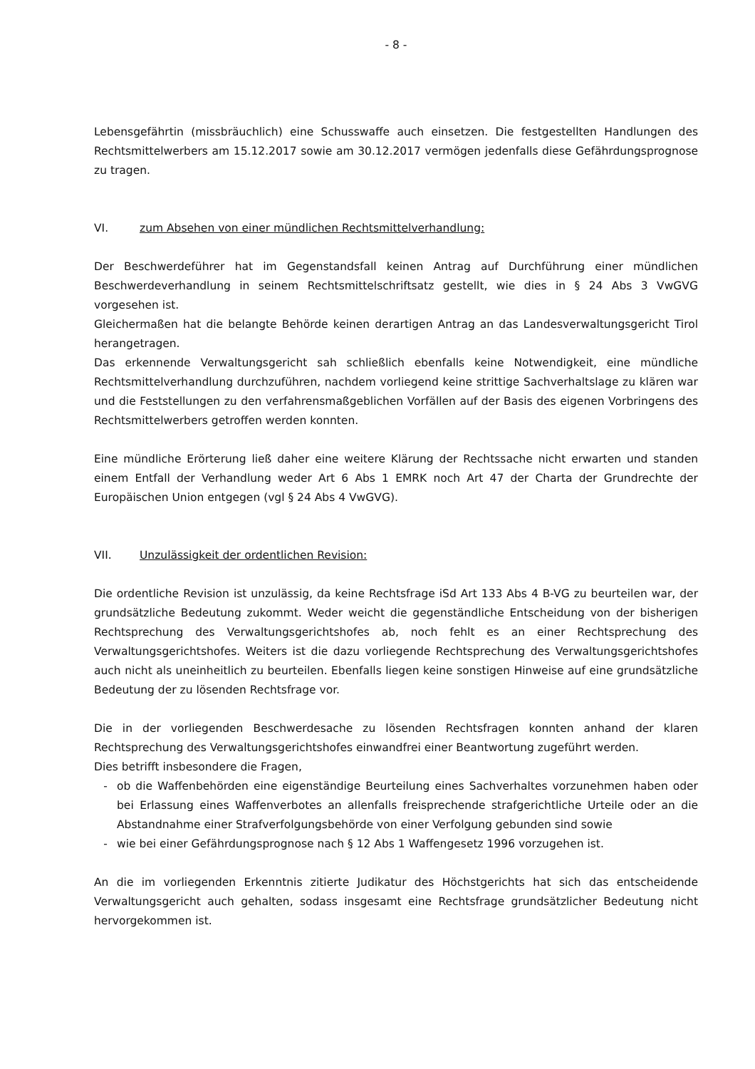- 8 -
Lebensgefährtin (missbräuchlich) eine Schusswaffe auch einsetzen. Die festgestellten Handlungen des Rechtsmittelwerbers am 15.12.2017 sowie am 30.12.2017 vermögen jedenfalls diese Gefährdungsprognose zu tragen.
VI. zum Absehen von einer mündlichen Rechtsmittelverhandlung:
Der Beschwerdeführer hat im Gegenstandsfall keinen Antrag auf Durchführung einer mündlichen Beschwerdeverhandlung in seinem Rechtsmittelschriftsatz gestellt, wie dies in § 24 Abs 3 VwGVG vorgesehen ist.
Gleichermaßen hat die belangte Behörde keinen derartigen Antrag an das Landesverwaltungsgericht Tirol herangetragen.
Das erkennende Verwaltungsgericht sah schließlich ebenfalls keine Notwendigkeit, eine mündliche Rechtsmittelverhandlung durchzuführen, nachdem vorliegend keine strittige Sachverhaltslage zu klären war und die Feststellungen zu den verfahrensmaßgeblichen Vorfällen auf der Basis des eigenen Vorbringens des Rechtsmittelwerbers getroffen werden konnten.
Eine mündliche Erörterung ließ daher eine weitere Klärung der Rechtssache nicht erwarten und standen einem Entfall der Verhandlung weder Art 6 Abs 1 EMRK noch Art 47 der Charta der Grundrechte der Europäischen Union entgegen (vgl § 24 Abs 4 VwGVG).
VII. Unzulässigkeit der ordentlichen Revision:
Die ordentliche Revision ist unzulässig, da keine Rechtsfrage iSd Art 133 Abs 4 B-VG zu beurteilen war, der grundsätzliche Bedeutung zukommt. Weder weicht die gegenständliche Entscheidung von der bisherigen Rechtsprechung des Verwaltungsgerichtshofes ab, noch fehlt es an einer Rechtsprechung des Verwaltungsgerichtshofes. Weiters ist die dazu vorliegende Rechtsprechung des Verwaltungsgerichtshofes auch nicht als uneinheitlich zu beurteilen. Ebenfalls liegen keine sonstigen Hinweise auf eine grundsätzliche Bedeutung der zu lösenden Rechtsfrage vor.
Die in der vorliegenden Beschwerdesache zu lösenden Rechtsfragen konnten anhand der klaren Rechtsprechung des Verwaltungsgerichtshofes einwandfrei einer Beantwortung zugeführt werden.
Dies betrifft insbesondere die Fragen,
- ob die Waffenbehörden eine eigenständige Beurteilung eines Sachverhaltes vorzunehmen haben oder bei Erlassung eines Waffenverbotes an allenfalls freisprechende strafgerichtliche Urteile oder an die Abstandnahme einer Strafverfolgungsbehörde von einer Verfolgung gebunden sind sowie
- wie bei einer Gefährdungsprognose nach § 12 Abs 1 Waffengesetz 1996 vorzugehen ist.
An die im vorliegenden Erkenntnis zitierte Judikatur des Höchstgerichts hat sich das entscheidende Verwaltungsgericht auch gehalten, sodass insgesamt eine Rechtsfrage grundsätzlicher Bedeutung nicht hervorgekommen ist.